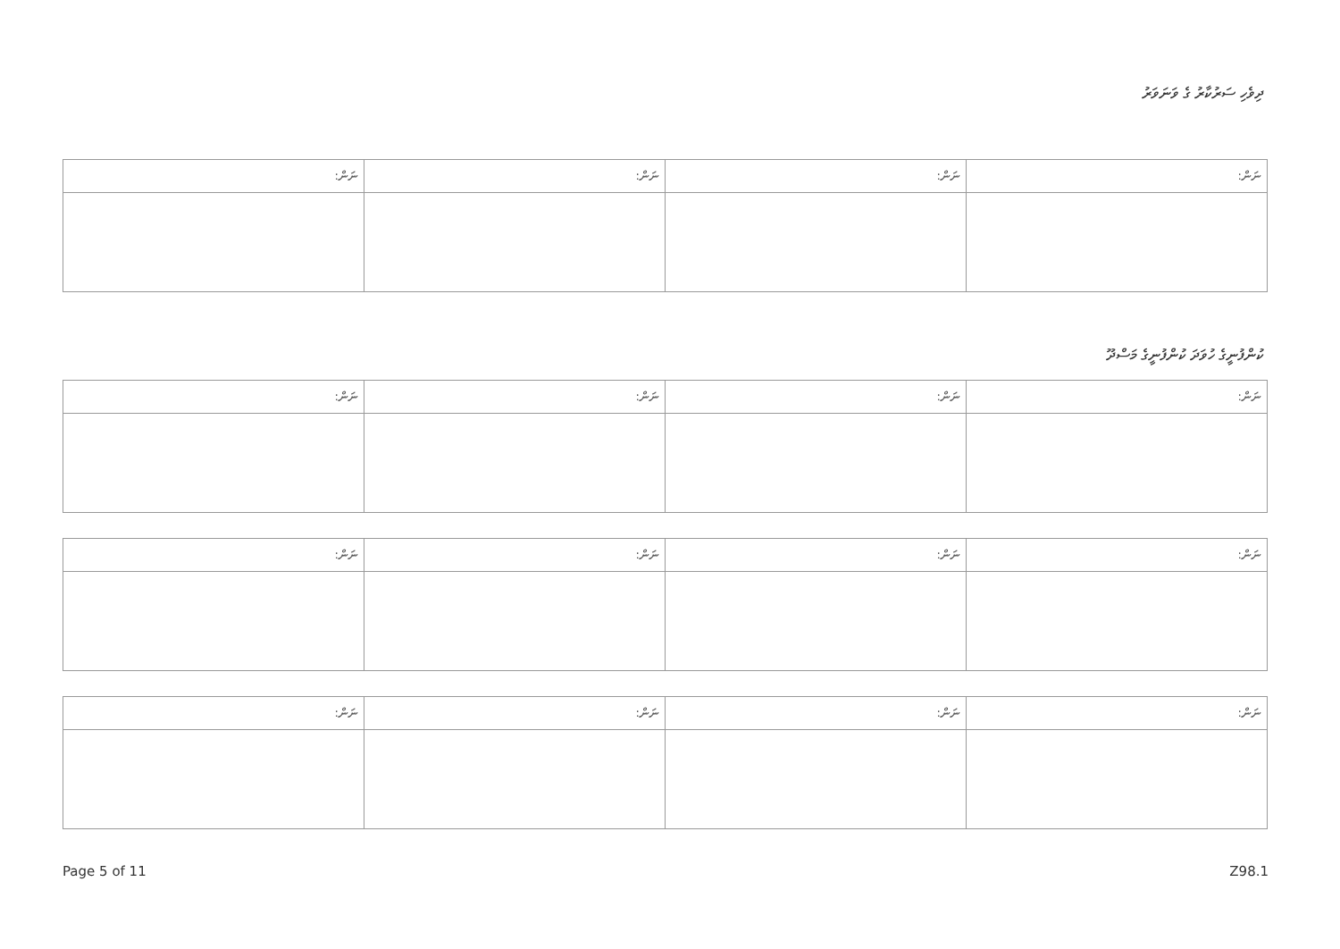ދިވެހި ސަރުކާރު ގެ ވަނަވަރު
| ނަން: | ނަން: | ނަން: | ނަން: |
| --- | --- | --- | --- |
ކުންފުނީގެ ހުވަދަ ކުންފުނީގެ މަސްދޫ
| ނަން: | ނަން: | ނަން: | ނަން: |
| --- | --- | --- | --- |
| ނަން: | ނަން: | ނަން: | ނަން: |
| --- | --- | --- | --- |
| ނަން: | ނަން: | ނަން: | ނަން: |
| --- | --- | --- | --- |
Page 5 of 11 Z98.1